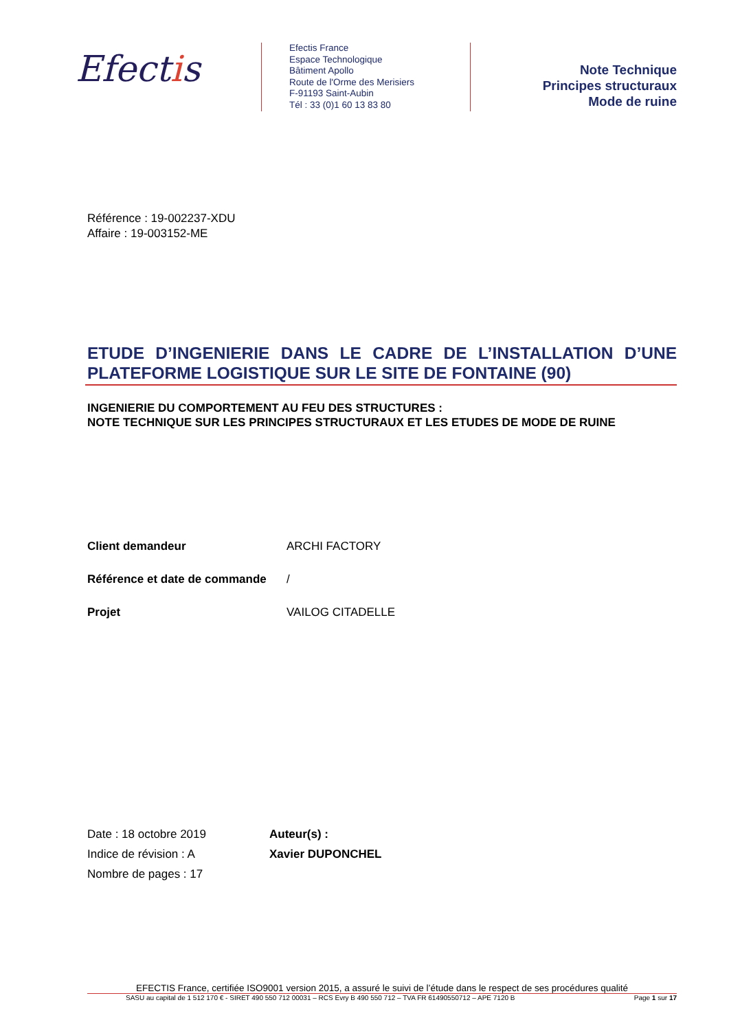Efectis
Efectis France
Espace Technologique
Bâtiment Apollo
Route de l'Orme des Merisiers
F-91193 Saint-Aubin
Tél : 33 (0)1 60 13 83 80
Note Technique
Principes structuraux
Mode de ruine
Référence : 19-002237-XDU
Affaire : 19-003152-ME
ETUDE D’INGENIERIE DANS LE CADRE DE L’INSTALLATION D’UNE PLATEFORME LOGISTIQUE SUR LE SITE DE FONTAINE (90)
INGENIERIE DU COMPORTEMENT AU FEU DES STRUCTURES :
NOTE TECHNIQUE SUR LES PRINCIPES STRUCTURAUX ET LES ETUDES DE MODE DE RUINE
Client demandeur ARCHI FACTORY
Référence et date de commande /
Projet VAILOG CITADELLE
Date : 18 octobre 2019
Indice de révision : A
Nombre de pages : 17
Auteur(s) :
Xavier DUPONCHEL
EFECTIS France, certifiée ISO9001 version 2015, a assuré le suivi de l’étude dans le respect de ses procédures qualité
SASU au capital de 1 512 170 € - SIRET 490 550 712 00031 – RCS Evry B 490 550 712 – TVA FR 61490550712 – APE 7120 B Page 1 sur 17